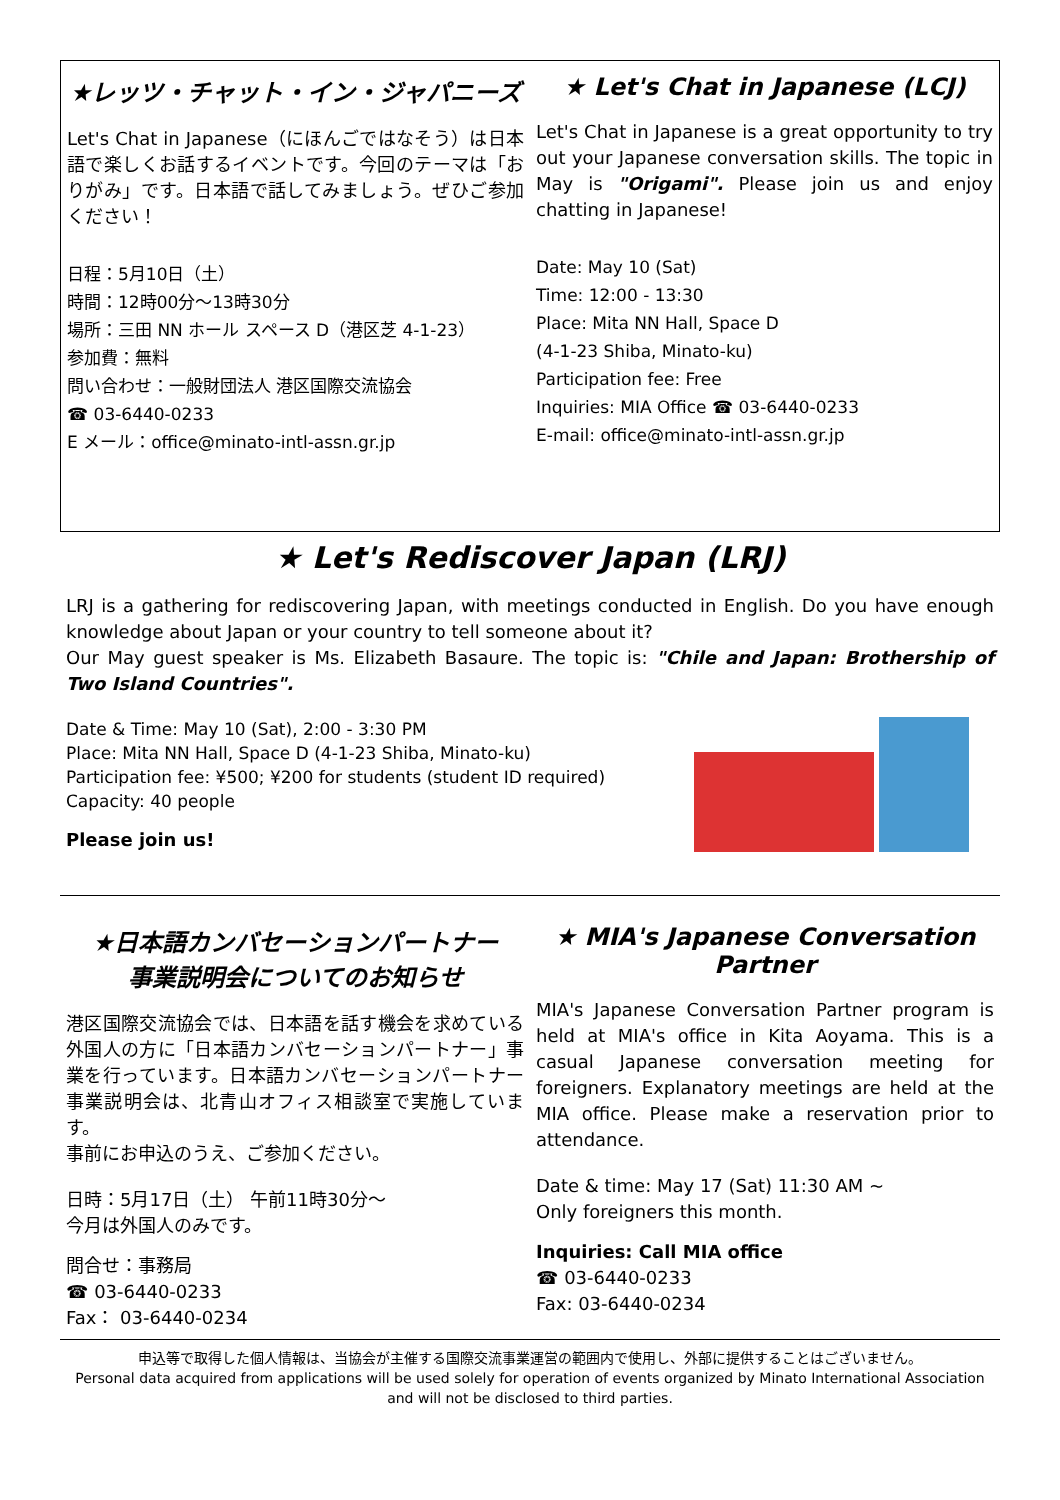★レッツ・チャット・イン・ジャパニーズ
Let's Chat in Japanese（にほんごではなそう）は日本語で楽しくお話するイベントです。今回のテーマは「おりがみ」です。日本語で話してみましょう。ぜひご参加ください！
日程：5月10日（土）
時間：12時00分～13時30分
場所：三田 NN ホール スペース D（港区芝 4-1-23）
参加費：無料
問い合わせ：一般財団法人 港区国際交流協会
☎ 03-6440-0233
E メール：office@minato-intl-assn.gr.jp
★ Let's Chat in Japanese (LCJ)
Let's Chat in Japanese is a great opportunity to try out your Japanese conversation skills. The topic in May is "Origami". Please join us and enjoy chatting in Japanese!
Date: May 10 (Sat)
Time: 12:00 - 13:30
Place: Mita NN Hall, Space D
(4-1-23 Shiba, Minato-ku)
Participation fee: Free
Inquiries: MIA Office ☎ 03-6440-0233
E-mail: office@minato-intl-assn.gr.jp
★ Let's Rediscover Japan (LRJ)
LRJ is a gathering for rediscovering Japan, with meetings conducted in English. Do you have enough knowledge about Japan or your country to tell someone about it?
Our May guest speaker is Ms. Elizabeth Basaure. The topic is: "Chile and Japan: Brothership of Two Island Countries".
Date & Time: May 10 (Sat), 2:00 - 3:30 PM
Place: Mita NN Hall, Space D (4-1-23 Shiba, Minato-ku)
Participation fee: ¥500; ¥200 for students (student ID required)
Capacity: 40 people
Please join us!
★日本語カンバセーションパートナー
事業説明会についてのお知らせ
港区国際交流協会では、日本語を話す機会を求めている外国人の方に「日本語カンバセーションパートナー」事業を行っています。日本語カンバセーションパートナー事業説明会は、北青山オフィス相談室で実施しています。
事前にお申込のうえ、ご参加ください。
日時：5月17日（土） 午前11時30分～
今月は外国人のみです。
問合せ：事務局
☎ 03-6440-0233
Fax： 03-6440-0234
★ MIA's Japanese Conversation Partner
MIA's Japanese Conversation Partner program is held at MIA's office in Kita Aoyama. This is a casual Japanese conversation meeting for foreigners. Explanatory meetings are held at the MIA office. Please make a reservation prior to attendance.
Date & time: May 17 (Sat) 11:30 AM ~
Only foreigners this month.
Inquiries: Call MIA office
☎ 03-6440-0233
Fax: 03-6440-0234
申込等で取得した個人情報は、当協会が主催する国際交流事業運営の範囲内で使用し、外部に提供することはございません。
Personal data acquired from applications will be used solely for operation of events organized by Minato International Association and will not be disclosed to third parties.